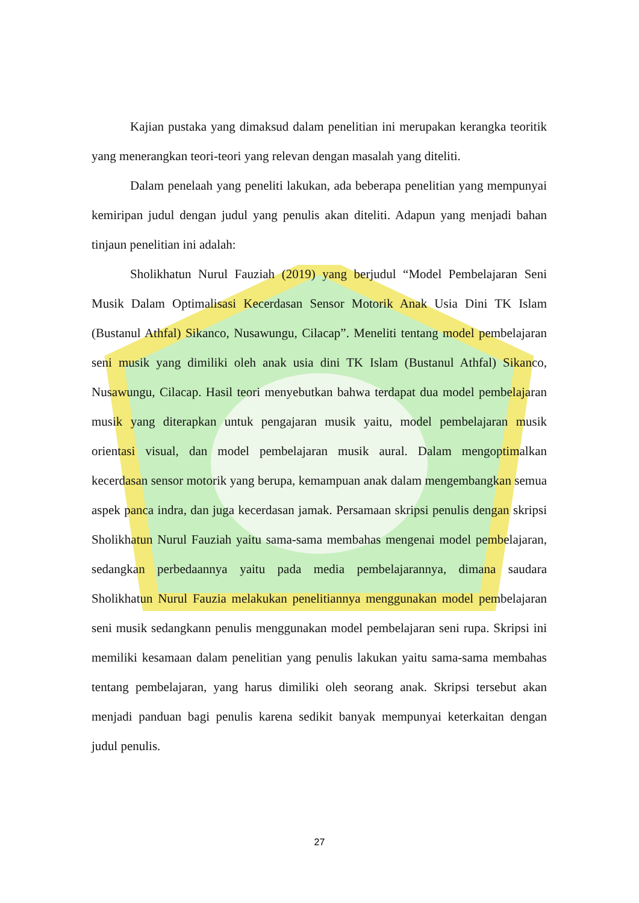Kajian pustaka yang dimaksud dalam penelitian ini merupakan kerangka teoritik yang menerangkan teori-teori yang relevan dengan masalah yang diteliti.
Dalam penelaah yang peneliti lakukan, ada beberapa penelitian yang mempunyai kemiripan judul dengan judul yang penulis akan diteliti. Adapun yang menjadi bahan tinjaun penelitian ini adalah:
Sholikhatun Nurul Fauziah (2019) yang berjudul “Model Pembelajaran Seni Musik Dalam Optimalisasi Kecerdasan Sensor Motorik Anak Usia Dini TK Islam (Bustanul Athfal) Sikanco, Nusawungu, Cilacap”. Meneliti tentang model pembelajaran seni musik yang dimiliki oleh anak usia dini TK Islam (Bustanul Athfal) Sikanco, Nusawungu, Cilacap. Hasil teori menyebutkan bahwa terdapat dua model pembelajaran musik yang diterapkan untuk pengajaran musik yaitu, model pembelajaran musik orientasi visual, dan model pembelajaran musik aural. Dalam mengoptimalkan kecerdasan sensor motorik yang berupa, kemampuan anak dalam mengembangkan semua aspek panca indra, dan juga kecerdasan jamak. Persamaan skripsi penulis dengan skripsi Sholikhatun Nurul Fauziah yaitu sama-sama membahas mengenai model pembelajaran, sedangkan perbedaannya yaitu pada media pembelajarannya, dimana saudara Sholikhatun Nurul Fauzia melakukan penelitiannya menggunakan model pembelajaran seni musik sedangkann penulis menggunakan model pembelajaran seni rupa. Skripsi ini memiliki kesamaan dalam penelitian yang penulis lakukan yaitu sama-sama membahas tentang pembelajaran, yang harus dimiliki oleh seorang anak. Skripsi tersebut akan menjadi panduan bagi penulis karena sedikit banyak mempunyai keterkaitan dengan judul penulis.
27